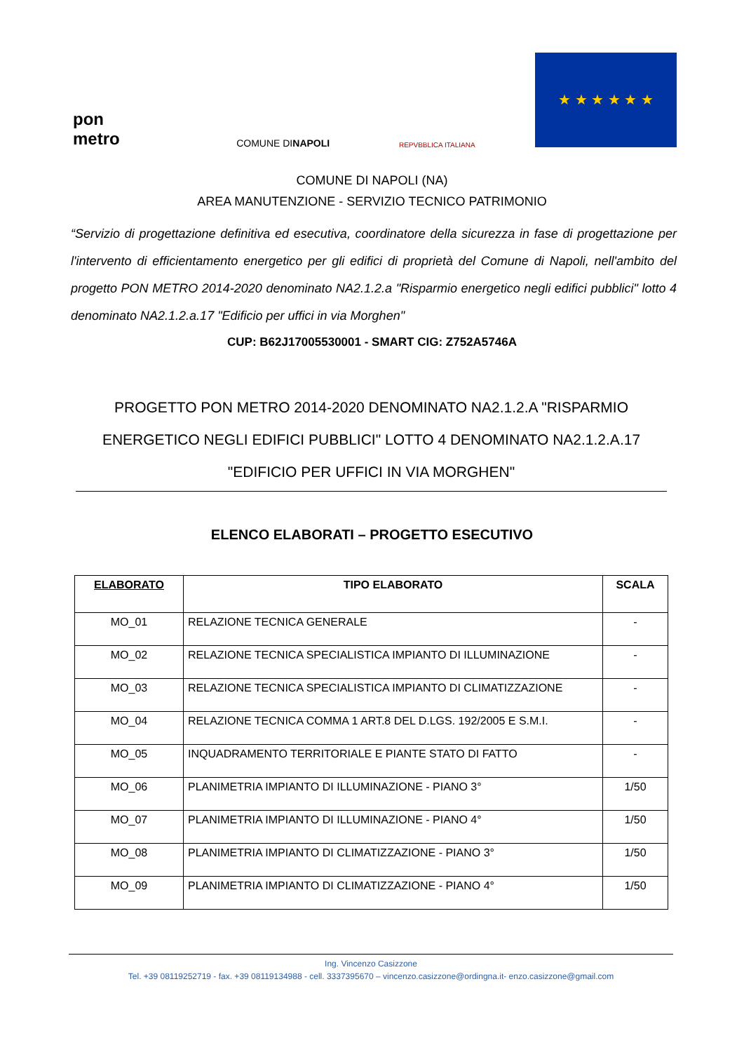pon
metro
COMUNE DI NAPOLI
REPVBBLICA ITALIANA
★ ★ ★ ★ ★ ★
COMUNE DI NAPOLI (NA)
AREA MANUTENZIONE - SERVIZIO TECNICO PATRIMONIO
“Servizio di progettazione definitiva ed esecutiva, coordinatore della sicurezza in fase di progettazione per l'intervento di efficientamento energetico per gli edifici di proprietà del Comune di Napoli, nell'ambito del progetto PON METRO 2014-2020 denominato NA2.1.2.a "Risparmio energetico negli edifici pubblici" lotto 4 denominato NA2.1.2.a.17 "Edificio per uffici in via Morghen"
CUP: B62J17005530001 - SMART CIG: Z752A5746A
PROGETTO PON METRO 2014-2020 DENOMINATO NA2.1.2.A "RISPARMIO ENERGETICO NEGLI EDIFICI PUBBLICI" LOTTO 4 DENOMINATO NA2.1.2.A.17 "EDIFICIO PER UFFICI IN VIA MORGHEN"
ELENCO ELABORATI – PROGETTO ESECUTIVO
| ELABORATO | TIPO ELABORATO | SCALA |
| --- | --- | --- |
| MO_01 | RELAZIONE TECNICA GENERALE | - |
| MO_02 | RELAZIONE TECNICA SPECIALISTICA IMPIANTO DI ILLUMINAZIONE | - |
| MO_03 | RELAZIONE TECNICA SPECIALISTICA IMPIANTO DI CLIMATIZZAZIONE | - |
| MO_04 | RELAZIONE TECNICA COMMA 1 ART.8 DEL D.LGS. 192/2005 E S.M.I. | - |
| MO_05 | INQUADRAMENTO TERRITORIALE E PIANTE STATO DI FATTO | - |
| MO_06 | PLANIMETRIA IMPIANTO DI ILLUMINAZIONE - PIANO 3° | 1/50 |
| MO_07 | PLANIMETRIA IMPIANTO DI ILLUMINAZIONE - PIANO 4° | 1/50 |
| MO_08 | PLANIMETRIA IMPIANTO DI CLIMATIZZAZIONE - PIANO 3° | 1/50 |
| MO_09 | PLANIMETRIA IMPIANTO DI CLIMATIZZAZIONE - PIANO 4° | 1/50 |
Ing. Vincenzo Casizzone
Tel. +39 08119252719 - fax. +39 08119134988 - cell. 3337395670 – vincenzo.casizzone@ordingna.it- enzo.casizzone@gmail.com